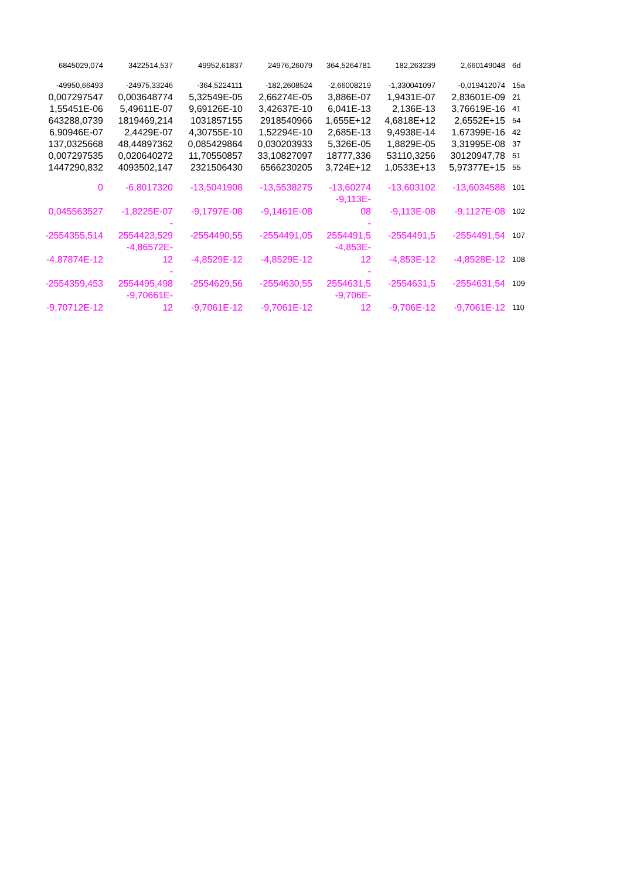| 6845029,074 | 3422514,537 | 49952,61837 | 24976,26079 | 364,5264781 | 182,263239 | 2,660149048 | 6d |
| -49950,66493 | -24975,33246 | -364,5224111 | -182,2608524 | -2,66008219 | -1,330041097 | -0,019412074 | 15a |
| 0,007297547 | 0,003648774 | 5,32549E-05 | 2,66274E-05 | 3,886E-07 | 1,9431E-07 | 2,83601E-09 | 21 |
| 1,55451E-06 | 5,49611E-07 | 9,69126E-10 | 3,42637E-10 | 6,041E-13 | 2,136E-13 | 3,76619E-16 | 41 |
| 643288,0739 | 1819469,214 | 1031857155 | 2918540966 | 1,655E+12 | 4,6818E+12 | 2,6552E+15 | 54 |
| 6,90946E-07 | 2,4429E-07 | 4,30755E-10 | 1,52294E-10 | 2,685E-13 | 9,4938E-14 | 1,67399E-16 | 42 |
| 137,0325668 | 48,44897362 | 0,085429864 | 0,030203933 | 5,326E-05 | 1,8829E-05 | 3,31995E-08 | 37 |
| 0,007297535 | 0,020640272 | 11,70550857 | 33,10827097 | 18777,336 | 53110,3256 | 30120947,78 | 51 |
| 1447290,832 | 4093502,147 | 2321506430 | 6566230205 | 3,724E+12 | 1,0533E+13 | 5,97377E+15 | 55 |
| 0 | -6,8017320 | -13,5041908 | -13,5538275 | -13,60274 | -13,603102 | -13,6034588 | 101 |
| 0,045563527 | -1,8225E-07 | -9,1797E-08 | -9,1461E-08 | -9,113E- 08 | -9,113E-08 | -9,1127E-08 | 102 |
| -2554355,514 | - 2554423,529 | -2554490,55 | -2554491,05 | - 2554491,5 | -2554491,5 | -2554491,54 | 107 |
| -4,87874E-12 | -4,86572E- 12 | -4,8529E-12 | -4,8529E-12 | -4,853E- 12 | -4,853E-12 | -4,8528E-12 | 108 |
| -2554359,453 | - 2554495,498 | -2554629,56 | -2554630,55 | - 2554631,5 | -2554631,5 | -2554631,54 | 109 |
| -9,70712E-12 | -9,70661E- 12 | -9,7061E-12 | -9,7061E-12 | -9,706E- 12 | -9,706E-12 | -9,7061E-12 | 110 |